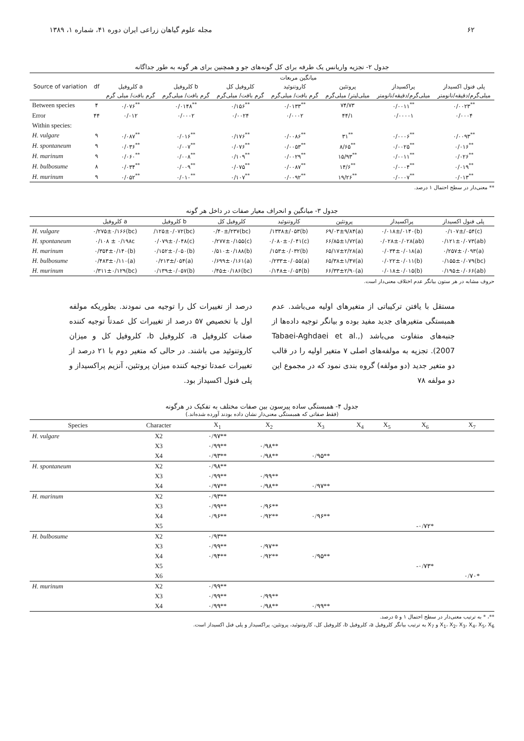۶۲ مجله علوم گیاهان زراعی ایران دوره ۴۱، شماره ۱، ۱۳۸۹
جدول ۲- تجزیه واریانس یک طرفه برای کل گونه‌های جو و همچنین برای هر گونه به طور جداگانه
| Source of variation | df | میانگین مربعات | | | | | | |
| --- | --- | --- | --- | --- | --- | --- | --- | --- |
| | | کلروفیل a | کلروفیل b | کلروفیل کل | کاروتنوئید | پروتئین | پراکسیداز | پلی فنول اکسیداز |
| | | گرم بافت/ میلی گرم | گرم بافت/ میلی‌گرم | گرم بافت/ میلی‌گرم | گرم بافت/ میلی‌گرم | میلی‌لیتر/ میلی‌گرم | میلی‌گرم/دقیقه/نانومتر | میلی‌گرم/دقیقه/نانومتر |
| Between species | ۴ | ۰/۰۷۶<sup>**</sup> | ۰/۰۱۴۸<sup>**</sup> | ۰/۱۵۶<sup>**</sup> | ۰/۰۱۳۳<sup>**</sup> | ۷۴/۷۳ | ۰/۰۰۱۱<sup>**</sup> | ۰/۰۰۲۳<sup>**</sup> |
| Error | ۴۴ | ۰/۰۱۲ | ۰/۰۰۰۲ | ۰/۰۰۲۴ | ۰/۰۰۰۲ | ۴۴/۱ | ۰/۰۰۰۰۱ | ۰/۰۰۰۴ |
| Within species: | | | | | | | | |
| H. vulgare | ۹ | ۰/۰۸۷<sup>**</sup> | ۰/۰۱۶<sup>**</sup> | ۰/۱۷۶<sup>**</sup> | ۰/۰۰۸۶<sup>**</sup> | ۳۱<sup>**</sup> | ۰/۰۰۰۶<sup>**</sup> | ۰/۰۰۹۳<sup>**</sup> |
| H. spontaneum | ۹ | ۰/۰۳۶<sup>**</sup> | ۰/۰۰۷<sup>**</sup> | ۰/۰۷۶<sup>**</sup> | ۰/۰۰۵۳<sup>**</sup> | ۸/۶۵<sup>**</sup> | ۰/۰۰۲۵<sup>**</sup> | ۰/۰۱۶<sup>**</sup> |
| H. marinum | ۹ | ۰/۰۶۰<sup>**</sup> | ۰/۰۰۸<sup>**</sup> | ۰/۱۰۹<sup>**</sup> | ۰/۰۰۲۹<sup>**</sup> | ۱۵/۹۳<sup>**</sup> | ۰/۰۰۱۱<sup>**</sup> | ۰/۰۲۶<sup>**</sup> |
| H. bulbosume | ۸ | ۰/۰۳۴<sup>**</sup> | ۰/۰۰۹<sup>**</sup> | ۰/۰۷۵<sup>**</sup> | ۰/۰۰۸۷<sup>**</sup> | ۱۴/۶<sup>**</sup> | ۰/۰۰۰۴<sup>**</sup> | ۰/۰۱۹<sup>**</sup> |
| H. murinum | ۹ | ۰/۰۵۲<sup>**</sup> | ۰/۰۱۰<sup>**</sup> | ۰/۱۰۷<sup>**</sup> | ۰/۰۰۹۲<sup>**</sup> | ۱۹/۲۶<sup>**</sup> | ۰/۰۰۰۷<sup>**</sup> | ۰/۰۱۳<sup>**</sup> |
** معنی‌دار در سطح احتمال ۱ درصد.
جدول ۳- میانگین و انحراف معیار صفات در داخل هر گونه
| | کلروفیل a | کلروفیل b | کلروفیل کل | کاروتنوئید | پروتئین | پراکسیداز | پلی فنول اکسیداز |
| --- | --- | --- | --- | --- | --- | --- | --- |
| H. vulgare | ۰/۲۷۵±۰/۱۶۶(bc) | /۱۲۵±۰/۰۷۲(bc) | ۰/۴۰±/۲۳۷(bc) | /۱۳۳۸±/۰۵۳(b) | ۶۹/۰۳±۹/۸۴(a) | ۰/۰۱۸±/۰۱۴۰(b) | ۰/۱۰۷±/۰۵۴(c) |
| H. spontaneum | ۰/۱۰۸ ± ۰/۱۹۸c | ۰/۰۷۹±۰/۰۴۸(c) | ۰/۲۷۷±۰/۱۵۵(c) | ۰/۰۸۰±۰/۰۴۱(c) | ۶۶/۸۵±۱/۷۲(a) | ۰/۰۲۸±۰/۰۲۸(ab) | ۰/۱۲۱±۰/۰۷۳(ab) |
| H. marinum | ۰/۳۵۴±۰/۱۴۰(b) | ۰/۱۵۲±۰/۰۵۰(b) | ۰/۵۱۰±۰/۱۸۸(b) | /۱۵۳±۰/۰۳۲(b) | ۶۵/۱۷±۲/۲۸(a) | ۰/۰۳۴±۰/۰۱۸(a) | ۰/۲۵۷±۰/۰۹۳(a) |
| H. bulbosume | ۰/۴۸۳±۰/۱۱۰(a) | ۰/۲۱۳±/۰۵۴(a) | ۰/۶۹۹±۰/۱۶۱(a) | ۰/۲۳۳±۰/۰۵۵(a) | ۶۵/۳۸±۱/۴۷(a) | ۰/۰۲۲±۰/۰۱۱(b) | ۰/۱۵۵±۰/۰۷۹(bc) |
| H. murinum | ۰/۳۱۱±۰/۱۲۹(bc) | ۰/۱۳۹±۰/۰۵۷(b) | ۰/۴۵±۰/۱۸۶(bc) | ۰/۱۴۸±۰/۰۵۴(b) | ۶۶/۳۳±۲/۹۰(a) | ۰/۰۱۸±۰/۰۱۵(b) | ۰/۱۹۵±۰/۰۶۶(ab) |
حروف مشابه در هر ستون بیانگر عدم اختلاف معنی‌دار است.
مستقل با یافتن ترکیباتی از متغیرهای اولیه می‌باشد. عدم همبستگی متغیرهای جدید مفید بوده و بیانگر توجیه داده‌ها از جنبه‌های متفاوت می‌باشد (Tabaei-Aghdaei et al., 2007). تجزیه به مولفه‌های اصلی ۷ متغیر اولیه را در قالب دو متغیر جدید (دو مولفه) گروه بندی نمود که در مجموع این دو مولفه ۷۸
درصد از تغییرات کل را توجیه می نمودند. بطوریکه مولفه اول با تخصیص ۵۷ درصد از تغییرات کل عمدتاً توجیه کننده صفات کلروفیل a، کلروفیل b، کلروفیل کل و میزان کاروتنوئید می باشند. در حالی که متغیر دوم با ۲۱ درصد از تغییرات عمدتا توجیه کننده میزان پروتئین، آنزیم پراکسیداز و پلی فنول اکسیداز بود.
جدول ۴- همبستگی ساده پیرسون بین صفات مختلف به تفکیک در هرگونه
(فقط صفاتی که همبستگی معنی‌دار نشان داده بودند آورده شده‌اند.)
| Species | Character | X<sub>1</sub> | X<sub>2</sub> | X<sub>3</sub> | X<sub>4</sub> | X<sub>5</sub> | X<sub>6</sub> | X<sub>7</sub> |
| --- | --- | --- | --- | --- | --- | --- | --- | --- |
| H. vulgare | X2 | ۰/۹۷** | | | | | | |
| | X3 | ۰/۹۹** | ۰/۹۸** | | | | | |
| | X4 | ۰/۹۳** | ۰/۹۸** | ۰/۹۵** | | | | |
| H. spontaneum | X2 | ۰/۹۸** | | | | | | |
| | X3 | ۰/۹۹** | ۰/۹۹** | | | | | |
| | X4 | ۰/۹۷** | ۰/۹۸** | ۰/۹۷** | | | | |
| H. marinum | X2 | ۰/۹۳** | | | | | | |
| | X3 | ۰/۹۹** | ۰/۹۶** | | | | | |
| | X4 | ۰/۹۶** | ۰/۹۲** | ۰/۹۶** | | | | |
| | X5 | | | | | | -۰/۷۲* | |
| H. bulbosume | X2 | ۰/۹۳** | | | | | | |
| | X3 | ۰/۹۹** | ۰/۹۷** | | | | | |
| | X4 | ۰/۹۴** | ۰/۹۲** | ۰/۹۵** | | | | |
| | X5 | | | | | | -۰/۷۳* | |
| | X6 | | | | | | | ۰/۷۰* |
| H. murinum | X2 | ۰/۹۹** | | | | | | |
| | X3 | ۰/۹۹** | ۰/۹۹** | | | | | |
| | X4 | ۰/۹۹** | ۰/۹۸** | ۰/۹۹** | | | | |
**، * به ترتیب معنی‌دار در سطح احتمال ۱ و ۵ درصد.
X<sub>1</sub>، X<sub>2</sub>، X<sub>3</sub>، X<sub>4</sub>، X<sub>5</sub>، X<sub>6</sub> و X<sub>7</sub> به ترتیب بیانگر کلروفیل a، کلروفیل b، کلروفیل کل، کاروتنوئید، پروتئین، پراکسیداز و پلی فنل اکسیداز است.